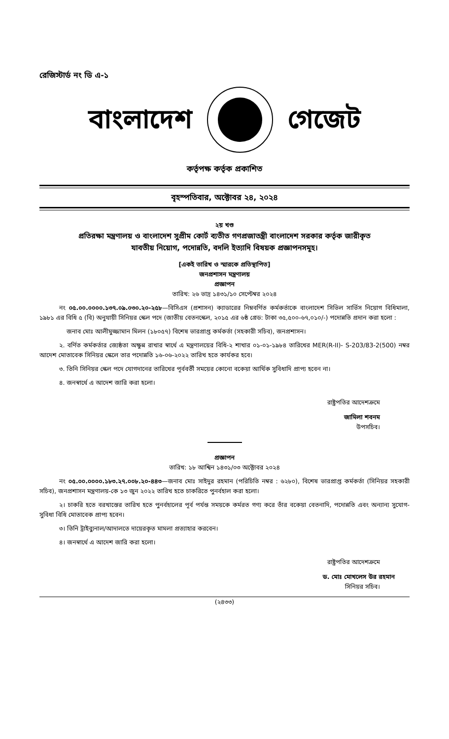রেজিস্টার্ড নং ডি এ-১
বাংলাদেশ গেজেট
কর্তৃপক্ষ কর্তৃক প্রকাশিত
বৃহস্পতিবার, অক্টোবর ২৪, ২০২৪
২য় খণ্ড
প্রতিরক্ষা মন্ত্রণালয় ও বাংলাদেশ সুপ্রীম কোর্ট ব্যতীত গণপ্রজাতন্ত্রী বাংলাদেশ সরকার কর্তৃক জারীকৃত
যাবতীয় নিয়োগ, পদোন্নতি, বদলি ইত্যাদি বিষয়ক প্রজ্ঞাপনসমূহ।
[একই তারিখ ও স্মারকে প্রতিস্থাপিত]
জনপ্রশাসন মন্ত্রণালয়
প্রজ্ঞাপন
তারিখ: ২৬ ভাদ্র ১৪৩১/১০ সেপ্টেম্বর ২০২৪
নং ০৫.০০.০০০০.১৩৭.০৯.০৩০.২০-২৫৮—বিসিএস (প্রশাসন) ক্যাডারের নিম্নবর্ণিত কর্মকর্তাকে বাংলাদেশ সিভিল সার্ভিস নিয়োগ বিধিমালা, ১৯৮১ এর বিধি ৫ (বি) অনুযায়ী সিনিয়র স্কেল পদে (জাতীয় বেতনস্কেল, ২০১৫ এর ৬ষ্ঠ গ্রেড: টাকা ৩৫,৫০০-৬৭,০১০/-) পদোন্নতি প্রদান করা হলো :
জনাব মোঃ আলীমুজ্জামান মিলন (১৮০৫৭) বিশেষ ভারপ্রাপ্ত কর্মকর্তা (সহকারী সচিব), জনপ্রশাসন।
২. বর্ণিত কর্মকর্তার জ্যেষ্ঠতা অক্ষুণ্ন রাখার স্বার্থে এ মন্ত্রণালয়ের বিধি-২ শাখার ০১-০১-১৯৮৪ তারিখের MER(R-II)- S-203/83-2(500) নম্বর আদেশ মোতাবেক সিনিয়র স্কেলে তার পদোন্নতি ১৬-০৬-২০২২ তারিখ হতে কার্যকর হবে।
৩. তিনি সিনিয়র স্কেল পদে যোগদানের তারিখের পূর্ববর্তী সময়ের কোনো বকেয়া আর্থিক সুবিধাদি প্রাপ্য হবেন না।
৪. জনস্বার্থে এ আদেশ জারি করা হলো।
রাষ্ট্রপতির আদেশক্রমে
জামিলা শবনম
উপসচিব।
প্রজ্ঞাপন
তারিখ: ১৮ আশ্বিন ১৪৩১/০৩ অক্টোবর ২০২৪
নং ০৫.০০.০০০০.১৮৩.২৭.০০৮.২০-৪৪৩—জনাব মোঃ সাইদুর রহমান (পরিচিতি নম্বর : ৬২৮০), বিশেষ ভারপ্রাপ্ত কর্মকর্তা (সিনিয়র সহকারী সচিব), জনপ্রশাসন মন্ত্রণালয়-কে ১৩ জুন ২০২২ তারিখ হতে চাকরিতে পুনর্বহাল করা হলো।
২। চাকরি হতে বরখাস্তের তারিখ হতে পুনর্বহালের পূর্ব পর্যন্ত সময়কে কর্মরত গণ্য করে তাঁর বকেয়া বেতনাদি, পদোন্নতি এবং অন্যান্য সুযোগ-সুবিধা বিধি মোতাবেক প্রাপ্য হবেন।
৩। তিনি ট্রাইব্যুনাল/আদালতে দায়েরকৃত মামলা প্রত্যাহার করবেন।
৪। জনস্বার্থে এ আদেশ জারি করা হলো।
রাষ্ট্রপতির আদেশক্রমে
ড. মোঃ মোখলেস উর রহমান
সিনিয়র সচিব।
(২৪৩৩)